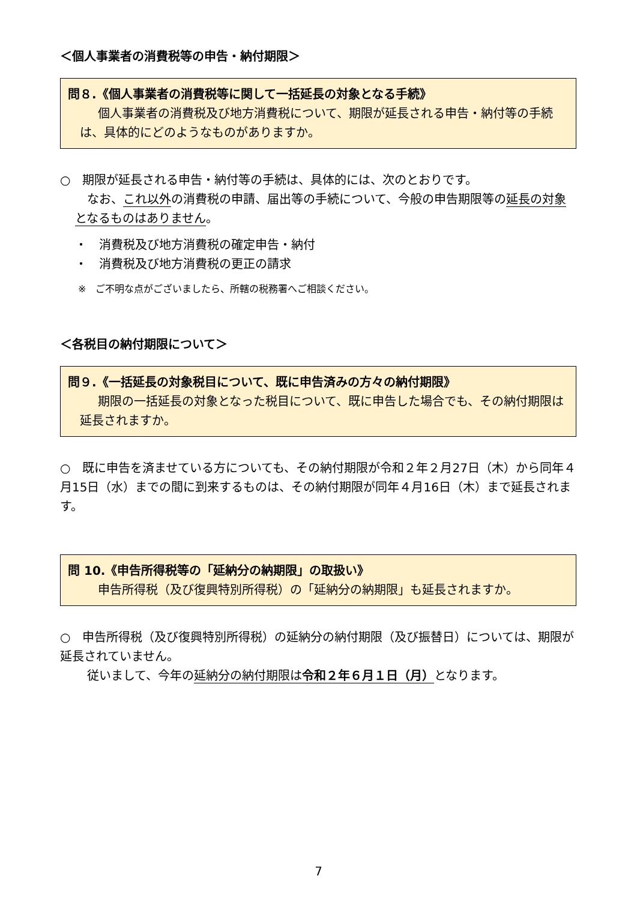＜個人事業者の消費税等の申告・納付期限＞
問８.《個人事業者の消費税等に関して一括延長の対象となる手続》
個人事業者の消費税及び地方消費税について、期限が延長される申告・納付等の手続は、具体的にどのようなものがありますか。
○　期限が延長される申告・納付等の手続は、具体的には、次のとおりです。
なお、これ以外の消費税の申請、届出等の手続について、今般の申告期限等の延長の対象となるものはありません。
・　消費税及び地方消費税の確定申告・納付
・　消費税及び地方消費税の更正の請求
※　ご不明な点がございましたら、所轄の税務署へご相談ください。
＜各税目の納付期限について＞
問９.《一括延長の対象税目について、既に申告済みの方々の納付期限》
期限の一括延長の対象となった税目について、既に申告した場合でも、その納付期限は延長されますか。
○　既に申告を済ませている方についても、その納付期限が令和２年２月27日（木）から同年４月15日（水）までの間に到来するものは、その納付期限が同年４月16日（木）まで延長されます。
問 10.《申告所得税等の「延納分の納期限」の取扱い》
申告所得税（及び復興特別所得税）の「延納分の納期限」も延長されますか。
○　申告所得税（及び復興特別所得税）の延納分の納付期限（及び振替日）については、期限が延長されていません。
従いまして、今年の延納分の納付期限は令和２年６月１日（月）となります。
7